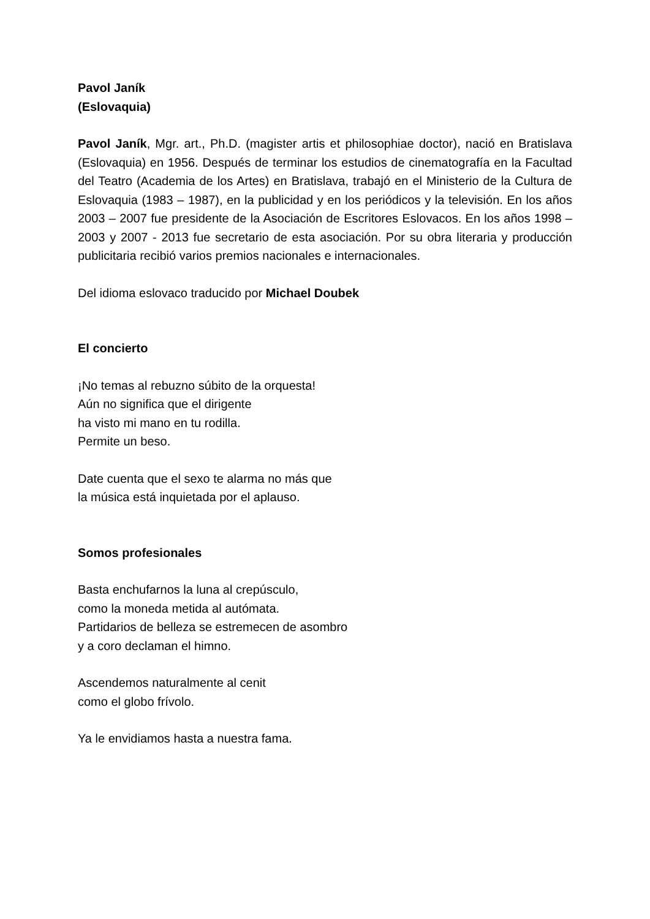Pavol Janík
(Eslovaquia)
Pavol Janík, Mgr. art., Ph.D. (magister artis et philosophiae doctor), nació en Bratislava (Eslovaquia) en 1956. Después de terminar los estudios de cinematografía en la Facultad del Teatro (Academia de los Artes) en Bratislava, trabajó en el Ministerio de la Cultura de Eslovaquia (1983 – 1987), en la publicidad y en los periódicos y la televisión. En los años 2003 – 2007 fue presidente de la Asociación de Escritores Eslovacos. En los años 1998 – 2003 y 2007 - 2013 fue secretario de esta asociación. Por su obra literaria y producción publicitaria recibió varios premios nacionales e internacionales.
Del idioma eslovaco traducido por Michael Doubek
El concierto
¡No temas al rebuzno súbito de la orquesta!
Aún no significa que el dirigente
ha visto mi mano en tu rodilla.
Permite un beso.
Date cuenta que el sexo te alarma no más que
la música está inquietada por el aplauso.
Somos profesionales
Basta enchufarnos la luna al crepúsculo,
como la moneda metida al autómata.
Partidarios de belleza se estremecen de asombro
y a coro declaman el himno.
Ascendemos naturalmente al cenit
como el globo frívolo.
Ya le envidiamos hasta a nuestra fama.